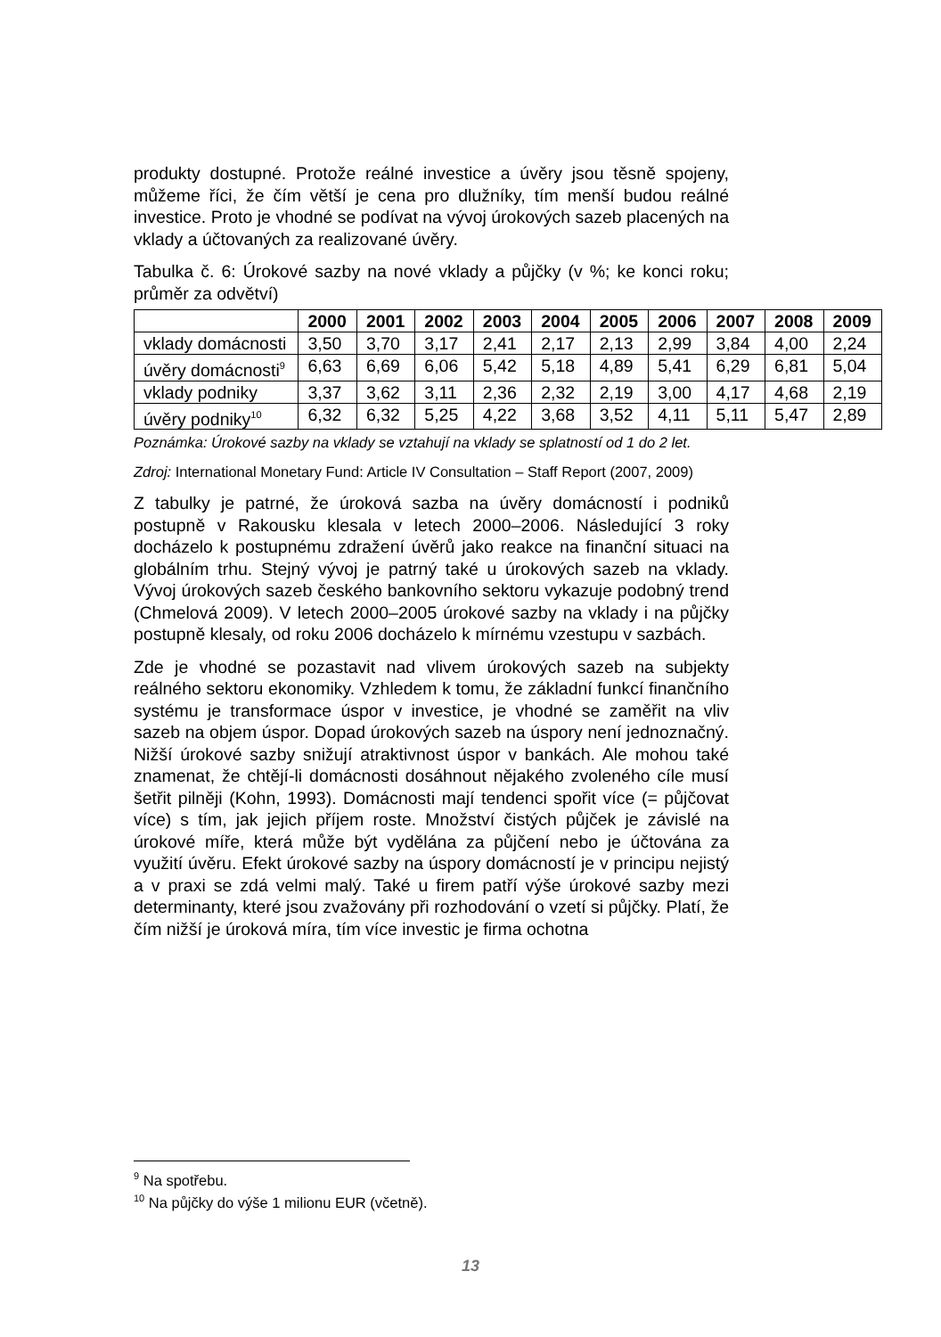produkty dostupné. Protože reálné investice a úvěry jsou těsně spojeny, můžeme říci, že čím větší je cena pro dlužníky, tím menší budou reálné investice. Proto je vhodné se podívat na vývoj úrokových sazeb placených na vklady a účtovaných za realizované úvěry.
Tabulka č. 6: Úrokové sazby na nové vklady a půjčky (v %; ke konci roku; průměr za odvětví)
| | 2000 | 2001 | 2002 | 2003 | 2004 | 2005 | 2006 | 2007 | 2008 | 2009 |
| --- | --- | --- | --- | --- | --- | --- | --- | --- | --- | --- |
| vklady domácnosti | 3,50 | 3,70 | 3,17 | 2,41 | 2,17 | 2,13 | 2,99 | 3,84 | 4,00 | 2,24 |
| úvěry domácnosti<sup>9</sup> | 6,63 | 6,69 | 6,06 | 5,42 | 5,18 | 4,89 | 5,41 | 6,29 | 6,81 | 5,04 |
| vklady podniky | 3,37 | 3,62 | 3,11 | 2,36 | 2,32 | 2,19 | 3,00 | 4,17 | 4,68 | 2,19 |
| úvěry podniky<sup>10</sup> | 6,32 | 6,32 | 5,25 | 4,22 | 3,68 | 3,52 | 4,11 | 5,11 | 5,47 | 2,89 |
Poznámka: Úrokové sazby na vklady se vztahují na vklady se splatností od 1 do 2 let.
Zdroj: International Monetary Fund: Article IV Consultation – Staff Report (2007, 2009)
Z tabulky je patrné, že úroková sazba na úvěry domácností i podniků postupně v Rakousku klesala v letech 2000–2006. Následující 3 roky docházelo k postupnému zdražení úvěrů jako reakce na finanční situaci na globálním trhu. Stejný vývoj je patrný také u úrokových sazeb na vklady. Vývoj úrokových sazeb českého bankovního sektoru vykazuje podobný trend (Chmelová 2009). V letech 2000–2005 úrokové sazby na vklady i na půjčky postupně klesaly, od roku 2006 docházelo k mírnému vzestupu v sazbách.
Zde je vhodné se pozastavit nad vlivem úrokových sazeb na subjekty reálného sektoru ekonomiky. Vzhledem k tomu, že základní funkcí finančního systému je transformace úspor v investice, je vhodné se zaměřit na vliv sazeb na objem úspor. Dopad úrokových sazeb na úspory není jednoznačný. Nižší úrokové sazby snižují atraktivnost úspor v bankách. Ale mohou také znamenat, že chtějí-li domácnosti dosáhnout nějakého zvoleného cíle musí šetřit pilněji (Kohn, 1993). Domácnosti mají tendenci spořit více (= půjčovat více) s tím, jak jejich příjem roste. Množství čistých půjček je závislé na úrokové míře, která může být vydělána za půjčení nebo je účtována za využití úvěru. Efekt úrokové sazby na úspory domácností je v principu nejistý a v praxi se zdá velmi malý. Také u firem patří výše úrokové sazby mezi determinanty, které jsou zvažovány při rozhodování o vzetí si půjčky. Platí, že čím nižší je úroková míra, tím více investic je firma ochotna
<sup>9</sup> Na spotřebu.
<sup>10</sup> Na půjčky do výše 1 milionu EUR (včetně).
13